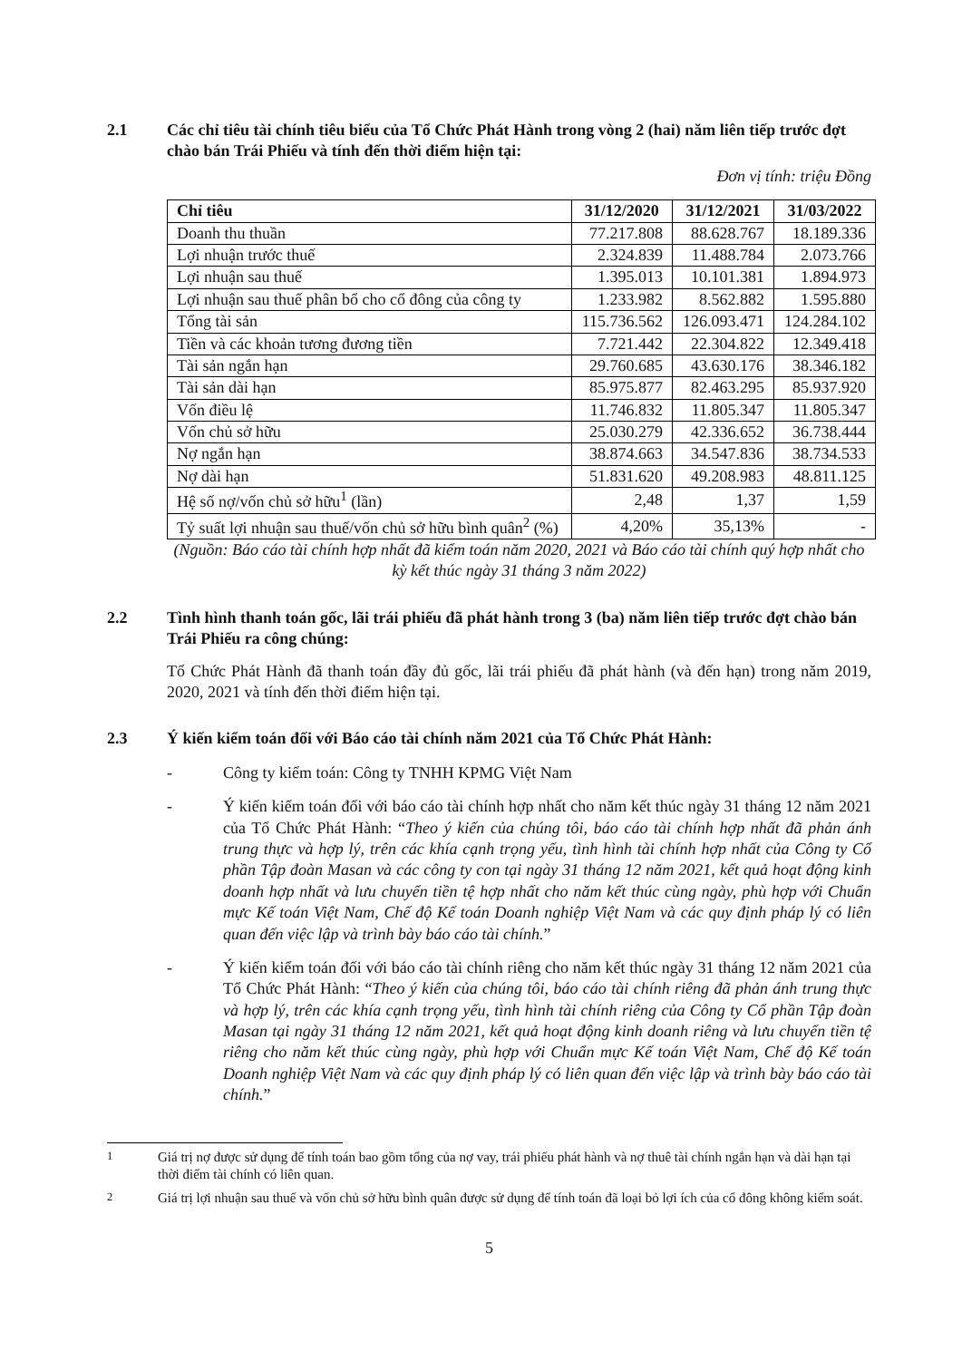2.1 Các chỉ tiêu tài chính tiêu biểu của Tổ Chức Phát Hành trong vòng 2 (hai) năm liên tiếp trước đợt chào bán Trái Phiếu và tính đến thời điểm hiện tại:
Đơn vị tính: triệu Đồng
| Chỉ tiêu | 31/12/2020 | 31/12/2021 | 31/03/2022 |
| --- | --- | --- | --- |
| Doanh thu thuần | 77.217.808 | 88.628.767 | 18.189.336 |
| Lợi nhuận trước thuế | 2.324.839 | 11.488.784 | 2.073.766 |
| Lợi nhuận sau thuế | 1.395.013 | 10.101.381 | 1.894.973 |
| Lợi nhuận sau thuế phân bổ cho cổ đông của công ty | 1.233.982 | 8.562.882 | 1.595.880 |
| Tổng tài sản | 115.736.562 | 126.093.471 | 124.284.102 |
| Tiền và các khoản tương đương tiền | 7.721.442 | 22.304.822 | 12.349.418 |
| Tài sản ngắn hạn | 29.760.685 | 43.630.176 | 38.346.182 |
| Tài sản dài hạn | 85.975.877 | 82.463.295 | 85.937.920 |
| Vốn điều lệ | 11.746.832 | 11.805.347 | 11.805.347 |
| Vốn chủ sở hữu | 25.030.279 | 42.336.652 | 36.738.444 |
| Nợ ngắn hạn | 38.874.663 | 34.547.836 | 38.734.533 |
| Nợ dài hạn | 51.831.620 | 49.208.983 | 48.811.125 |
| Hệ số nợ/vốn chủ sở hữu<sup>1</sup> (lần) | 2,48 | 1,37 | 1,59 |
| Tỷ suất lợi nhuận sau thuế/vốn chủ sở hữu bình quân<sup>2</sup> (%) | 4,20% | 35,13% | - |
(Nguồn: Báo cáo tài chính hợp nhất đã kiểm toán năm 2020, 2021 và Báo cáo tài chính quý hợp nhất cho kỳ kết thúc ngày 31 tháng 3 năm 2022)
2.2 Tình hình thanh toán gốc, lãi trái phiếu đã phát hành trong 3 (ba) năm liên tiếp trước đợt chào bán Trái Phiếu ra công chúng:
Tổ Chức Phát Hành đã thanh toán đầy đủ gốc, lãi trái phiếu đã phát hành (và đến hạn) trong năm 2019, 2020, 2021 và tính đến thời điểm hiện tại.
2.3 Ý kiến kiểm toán đối với Báo cáo tài chính năm 2021 của Tổ Chức Phát Hành:
- Công ty kiểm toán: Công ty TNHH KPMG Việt Nam
- Ý kiến kiểm toán đối với báo cáo tài chính hợp nhất cho năm kết thúc ngày 31 tháng 12 năm 2021 của Tổ Chức Phát Hành: “Theo ý kiến của chúng tôi, báo cáo tài chính hợp nhất đã phản ánh trung thực và hợp lý, trên các khía cạnh trọng yếu, tình hình tài chính hợp nhất của Công ty Cổ phần Tập đoàn Masan và các công ty con tại ngày 31 tháng 12 năm 2021, kết quả hoạt động kinh doanh hợp nhất và lưu chuyển tiền tệ hợp nhất cho năm kết thúc cùng ngày, phù hợp với Chuẩn mực Kế toán Việt Nam, Chế độ Kế toán Doanh nghiệp Việt Nam và các quy định pháp lý có liên quan đến việc lập và trình bày báo cáo tài chính.”
- Ý kiến kiểm toán đối với báo cáo tài chính riêng cho năm kết thúc ngày 31 tháng 12 năm 2021 của Tổ Chức Phát Hành: “Theo ý kiến của chúng tôi, báo cáo tài chính riêng đã phản ánh trung thực và hợp lý, trên các khía cạnh trọng yếu, tình hình tài chính riêng của Công ty Cổ phần Tập đoàn Masan tại ngày 31 tháng 12 năm 2021, kết quả hoạt động kinh doanh riêng và lưu chuyển tiền tệ riêng cho năm kết thúc cùng ngày, phù hợp với Chuẩn mực Kế toán Việt Nam, Chế độ Kế toán Doanh nghiệp Việt Nam và các quy định pháp lý có liên quan đến việc lập và trình bày báo cáo tài chính.”
<sup>1</sup> Giá trị nợ được sử dụng để tính toán bao gồm tổng của nợ vay, trái phiếu phát hành và nợ thuê tài chính ngắn hạn và dài hạn tại thời điểm tài chính có liên quan.
<sup>2</sup> Giá trị lợi nhuận sau thuế và vốn chủ sở hữu bình quân được sử dụng để tính toán đã loại bỏ lợi ích của cổ đông không kiểm soát.
5